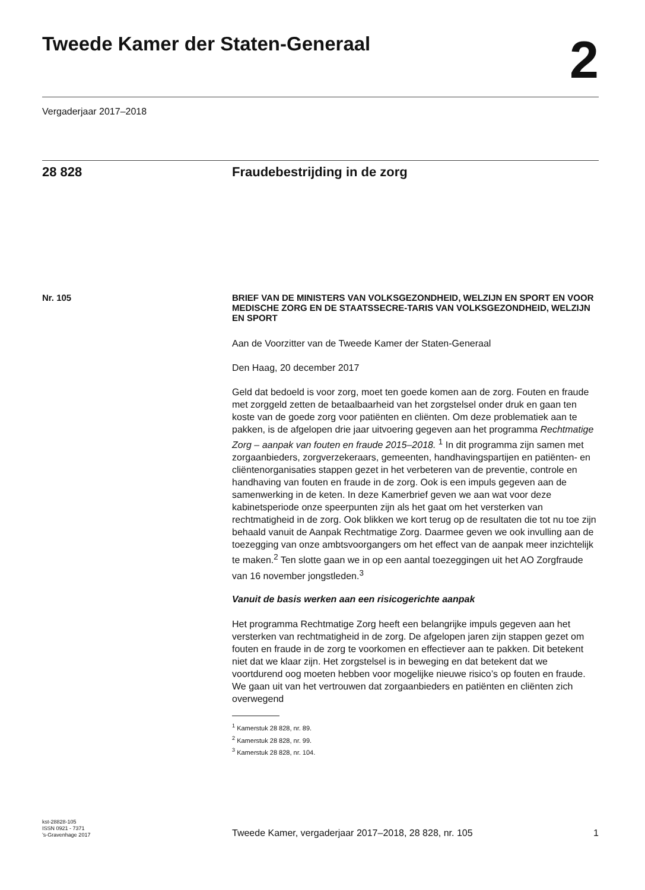Tweede Kamer der Staten-Generaal
2
Vergaderjaar 2017–2018
28 828 Fraudebestrijding in de zorg
Nr. 105
BRIEF VAN DE MINISTERS VAN VOLKSGEZONDHEID, WELZIJN EN SPORT EN VOOR MEDISCHE ZORG EN DE STAATSSECRE-TARIS VAN VOLKSGEZONDHEID, WELZIJN EN SPORT
Aan de Voorzitter van de Tweede Kamer der Staten-Generaal
Den Haag, 20 december 2017
Geld dat bedoeld is voor zorg, moet ten goede komen aan de zorg. Fouten en fraude met zorggeld zetten de betaalbaarheid van het zorgstelsel onder druk en gaan ten koste van de goede zorg voor patiënten en cliënten. Om deze problematiek aan te pakken, is de afgelopen drie jaar uitvoering gegeven aan het programma Rechtmatige Zorg – aanpak van fouten en fraude 2015–2018. <sup>1</sup> In dit programma zijn samen met zorgaanbieders, zorgverzekeraars, gemeenten, handhavingspartijen en patiënten- en cliëntenorganisaties stappen gezet in het verbeteren van de preventie, controle en handhaving van fouten en fraude in de zorg. Ook is een impuls gegeven aan de samenwerking in de keten. In deze Kamerbrief geven we aan wat voor deze kabinetsperiode onze speerpunten zijn als het gaat om het versterken van rechtmatigheid in de zorg. Ook blikken we kort terug op de resultaten die tot nu toe zijn behaald vanuit de Aanpak Rechtmatige Zorg. Daarmee geven we ook invulling aan de toezegging van onze ambtsvoorgangers om het effect van de aanpak meer inzichtelijk te maken.<sup>2</sup> Ten slotte gaan we in op een aantal toezeggingen uit het AO Zorgfraude van 16 november jongstleden.<sup>3</sup>
Vanuit de basis werken aan een risicogerichte aanpak
Het programma Rechtmatige Zorg heeft een belangrijke impuls gegeven aan het versterken van rechtmatigheid in de zorg. De afgelopen jaren zijn stappen gezet om fouten en fraude in de zorg te voorkomen en effectiever aan te pakken. Dit betekent niet dat we klaar zijn. Het zorgstelsel is in beweging en dat betekent dat we voortdurend oog moeten hebben voor mogelijke nieuwe risico’s op fouten en fraude. We gaan uit van het vertrouwen dat zorgaanbieders en patiënten en cliënten zich overwegend
<sup>1</sup> Kamerstuk 28 828, nr. 89.
<sup>2</sup> Kamerstuk 28 828, nr. 99.
<sup>3</sup> Kamerstuk 28 828, nr. 104.
kst-28828-105
ISSN 0921 - 7371
’s-Gravenhage 2017
Tweede Kamer, vergaderjaar 2017–2018, 28 828, nr. 105
1